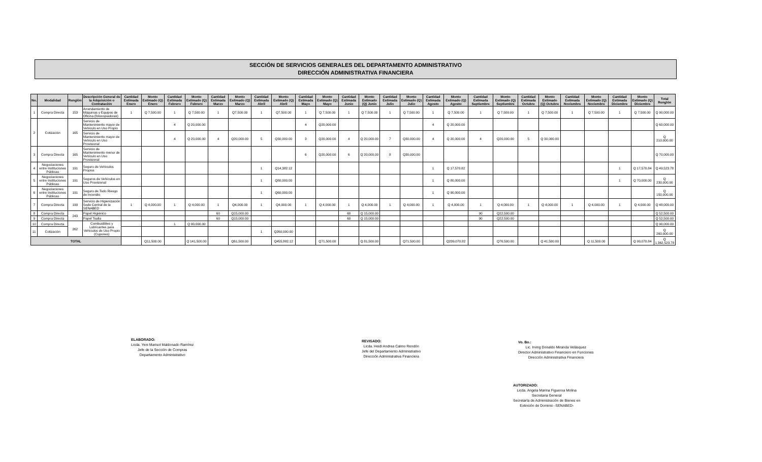SECCIÓN DE SERVICIOS GENERALES DEL DEPARTAMENTO ADMINISTRATIVO
DIRECCIÓN ADMINISTRATIVA FINANCIERA
| No. | Modalidad | Renglón | Descripción General de la Adquisición o Contratación | Cantidad Estimada Enero | Monto Estimado (Q) Enero | Cantidad Estimada Febrero | Monto Estimado (Q) Febrero | Cantidad Estimada Marzo | Monto Estimado (Q) Marzo | Cantidad Estimada Abril | Monto Estimado (Q) Abril | Cantidad Estimada Mayo | Monto Estimado (Q) Mayo | Cantidad Estimada Junio | Monto Estimado (Q) Junio | Cantidad Estimada Julio | Monto Estimado (Q) Julio | Cantidad Estimada Agosto | Monto Estimado (Q) Agosto | Cantidad Estimada Septiembre | Monto Estimado (Q) Septiembre | Cantidad Estimada Octubre | Monto Estimado (Q) Octubre | Cantidad Estimada Noviembre | Monto Estimado (Q) Noviembre | Cantidad Estimada Diciembre | Monto Estimado (Q) Diciembre | Total Renglón |
| --- | --- | --- | --- | --- | --- | --- | --- | --- | --- | --- | --- | --- | --- | --- | --- | --- | --- | --- | --- | --- | --- | --- | --- | --- | --- | --- | --- | --- |
| 1 | Compra Directa | 153 | Arrendamiento de Máquinas y Equipos de Oficina (fotocopiadoras) | 1 | Q 7,500.00 | 1 | Q 7,500.00 | 1 | Q7,500.00 | 1 | Q7,500.00 | 1 | Q 7,500.00 | 1 | Q 7,500.00 | 1 | Q 7,500.00 | 1 | Q 7,500.00 | 1 | Q 7,500.00 | 1 | Q 7,500.00 | 1 | Q 7,500.00 | 1 | Q 7,500.00 | Q 90,000.00 |
| 2 | Cotización | 165 | Servicio de Mantenimiento mayor de Vehículo en Uso Propio | | | 4 | Q 20,000.00 | | | | | 4 | Q20,000.00 | | | | | 4 | Q 20,000.00 | | | | | | | | | Q 60,000.00 |
| | | | Servicio de Mantenimiento mayor de Vehículo en Uso Provisional | | | 4 | Q 20,000.00 | 4 | Q20,000.00 | 5 | Q30,000.00 | 3 | Q20,000.00 | 4 | Q 20,000.00 | 7 | Q30,000.00 | 4 | Q 20,000.00 | 4 | Q20,000.00 | 5 | Q 30,000.00 | | | | | Q 210,000.00 |
| 3 | Compra Directa | 165 | Servicio de Mantenimiento menor de Vehículo en Uso Provisional | | | | | | | | | 6 | Q20,000.00 | 6 | Q 20,000.00 | 8 | Q30,000.00 | | | | | | | | | | | Q 70,000.00 |
| 4 | Negociaciones entre Instituciones Públicas | 191 | Seguro de Vehículos Propios | | | | | | | 1 | Q14,382.12 | | | | | | | 1 | Q 17,570.82 | | | | | | | 1 | Q 17,570.84 | Q 49,523.78 |
| 5 | Negociaciones entre Instituciones Públicas | 191 | Seguros de Vehículos en Uso Provisional | | | | | | | 1 | Q80,000.00 | | | | | | | 1 | Q 80,000.00 | | | | | | | 1 | Q 70,000.00 | Q 230,000.00 |
| 6 | Negociaciones entre Instituciones Públicas | 191 | Seguro de Todo Riesgo de Incendio | | | | | | | 1 | Q60,000.00 | | | | | | | 1 | Q 90,000.00 | | | | | | | | | Q 150,000.00 |
| 7 | Compra Directa | 199 | Servicio de Higienización Sede Central de la SENABED | 1 | Q 4,000.00 | 1 | Q 4,000.00 | 1 | Q4,000.00 | 1 | Q4,000.00 | 1 | Q 4,000.00 | 1 | Q 4,000.00 | 1 | Q 4,000.00 | 1 | Q 4,000.00 | 1 | Q 4,000.00 | 1 | Q 4,000.00 | 1 | Q 4,000.00 | 1 | Q 4,000.00 | Q 48,000.00 |
| 8 | Compra Directa | 243 | Papel Higiénico | | | | | 60 | Q15,000.00 | | | | | 60 | Q 15,000.00 | | | | | 90 | Q22,500.00 | | | | | | | Q 52,500.00 |
| 9 | Compra Directa | | Papel Toalla | | | | | 60 | Q15,000.00 | | | | | 60 | Q 15,000.00 | | | | | 90 | Q22,500.00 | | | | | | | Q 52,500.00 |
| 10 | Compra Directa | 262 | Combustibles y Lubricantes para Vehículos de Uso Propio (Cupones) | | | 1 | Q 90,000.00 | | | | | | | | | | | | | | | | | | | | | Q 90,000.00 |
| 11 | Cotización | | | | | | | | | 1 | Q260,000.00 | | | | | | | | | | | | | | | | | Q 260,000.00 |
| TOTAL | | | | | Q11,500.00 | | Q 141,500.00 | | Q61,500.00 | | Q455,882.12 | | Q71,500.00 | | Q 81,500.00 | | Q71,500.00 | | Q239,070.82 | | Q76,500.00 | | Q 41,500.00 | | Q 11,500.00 | | Q 99,070.84 | Q 1,362,523.78 |
ELABORADO:
Licda. Yeni Marisol Maldonado Ramírez
Jefe de la Sección de Compras
Departamento Administrativo
REVISADO:
Licda. Heidi Andrea Calmo Rendón
Jefe del Departamento Administrativo
Dirección Administrativa Financiera
Vo. Bo.:
Lic. Irving Donaldo Miranda Velásquez
Director Administrativo Financiero en Funciones
Dirección Administrativa Financiera
AUTORIZADO:
Licda. Angela Marina Figueroa Molina
Secretaria General
Secretaría de Administración de Bienes en
Extinción de Dominio -SENABED-